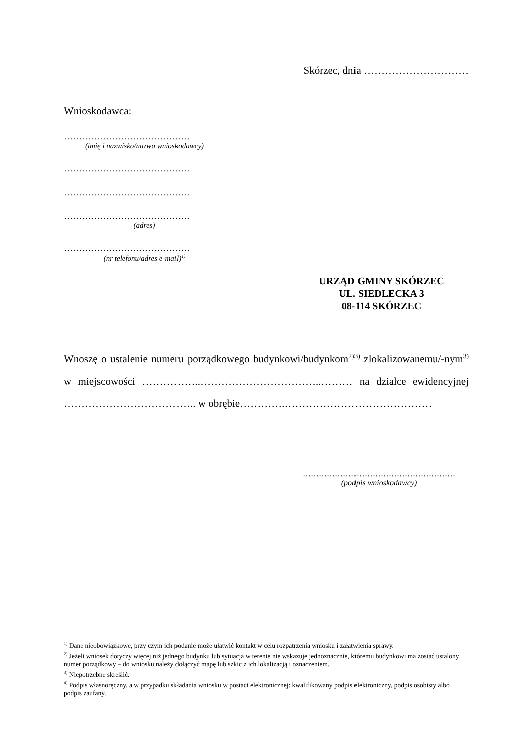Skórzec, dnia …………………………
Wnioskodawca:
……………………………………
(imię i nazwisko/nazwa wnioskodawcy)
……………………………………
……………………………………
……………………………………
(adres)
……………………………………
(nr telefonu/adres e-mail)<sup>1)</sup>
URZĄD GMINY SKÓRZEC
UL. SIEDLECKA 3
08-114 SKÓRZEC
Wnoszę o ustalenie numeru porządkowego budynkowi/budynkom<sup>2)3)</sup> zlokalizowanemu/-nym<sup>3)</sup> w miejscowości ……………..……………………………..……… na działce ewidencyjnej ……………………………….. w obrębie………….……………………………………
…………………………………………………
(podpis wnioskodawcy)
<sup>1)</sup> Dane nieobowiązkowe, przy czym ich podanie może ułatwić kontakt w celu rozpatrzenia wniosku i załatwienia sprawy.
<sup>2)</sup> Jeżeli wniosek dotyczy więcej niż jednego budynku lub sytuacja w terenie nie wskazuje jednoznacznie, któremu budynkowi ma zostać ustalony numer porządkowy – do wniosku należy dołączyć mapę lub szkic z ich lokalizacją i oznaczeniem.
<sup>3)</sup> Niepotrzebne skreślić.
<sup>4)</sup> Podpis własnoręczny, a w przypadku składania wniosku w postaci elektronicznej: kwalifikowany podpis elektroniczny, podpis osobisty albo podpis zaufany.